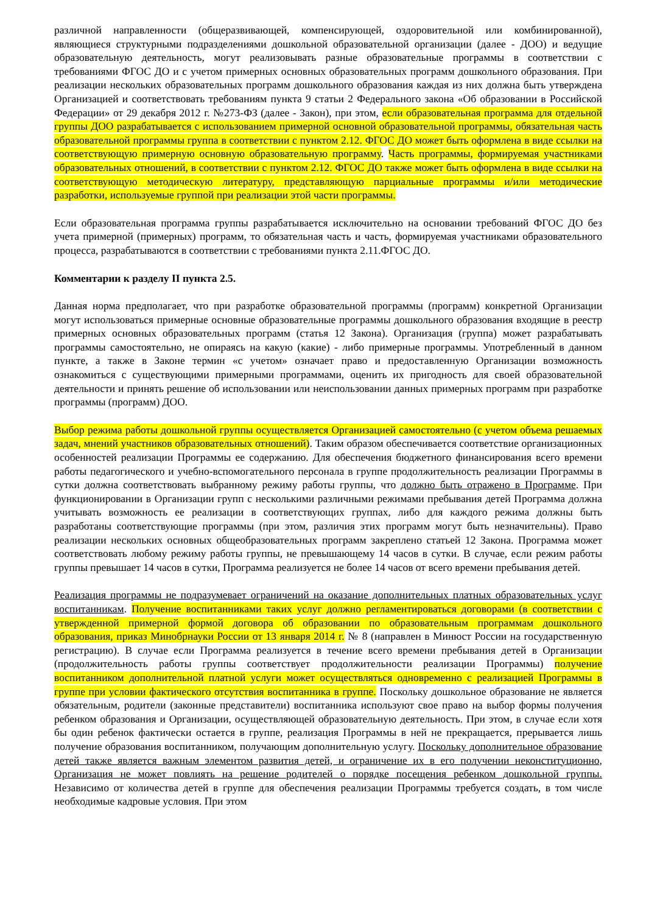различной направленности (общеразвивающей, компенсирующей, оздоровительной или комбинированной), являющиеся структурными подразделениями дошкольной образовательной организации (далее - ДОО) и ведущие образовательную деятельность, могут реализовывать разные образовательные программы в соответствии с требованиями ФГОС ДО и с учетом примерных основных образовательных программ дошкольного образования. При реализации нескольких образовательных программ дошкольного образования каждая из них должна быть утверждена Организацией и соответствовать требованиям пункта 9 статьи 2 Федерального закона «Об образовании в Российской Федерации» от 29 декабря 2012 г. №273-ФЗ (далее - Закон), при этом, если образовательная программа для отдельной группы ДОО разрабатывается с использованием примерной основной образовательной программы, обязательная часть образовательной программы группа в соответствии с пунктом 2.12. ФГОС ДО может быть оформлена в виде ссылки на соответствующую примерную основную образовательную программу. Часть программы, формируемая участниками образовательных отношений, в соответствии с пунктом 2.12. ФГОС ДО также может быть оформлена в виде ссылки на соответствующую методическую литературу, представляющую парциальные программы и/или методические разработки, используемые группой при реализации этой части программы.
Если образовательная программа группы разрабатывается исключительно на основании требований ФГОС ДО без учета примерной (примерных) программ, то обязательная часть и часть, формируемая участниками образовательного процесса, разрабатываются в соответствии с требованиями пункта 2.11.ФГОС ДО.
Комментарии к разделу II пункта 2.5.
Данная норма предполагает, что при разработке образовательной программы (программ) конкретной Организации могут использоваться примерные основные образовательные программы дошкольного образования входящие в реестр примерных основных образовательных программ (статья 12 Закона). Организация (группа) может разрабатывать программы самостоятельно, не опираясь на какую (какие) - либо примерные программы. Употребленный в данном пункте, а также в Законе термин «с учетом» означает право и предоставленную Организации возможность ознакомиться с существующими примерными программами, оценить их пригодность для своей образовательной деятельности и принять решение об использовании или неиспользовании данных примерных программ при разработке программы (программ) ДОО.
Выбор режима работы дошкольной группы осуществляется Организацией самостоятельно (с учетом объема решаемых задач, мнений участников образовательных отношений). Таким образом обеспечивается соответствие организационных особенностей реализации Программы ее содержанию. Для обеспечения бюджетного финансирования всего времени работы педагогического и учебно-вспомогательного персонала в группе продолжительность реализации Программы в сутки должна соответствовать выбранному режиму работы группы, что должно быть отражено в Программе. При функционировании в Организации групп с несколькими различными режимами пребывания детей Программа должна учитывать возможность ее реализации в соответствующих группах, либо для каждого режима должны быть разработаны соответствующие программы (при этом, различия этих программ могут быть незначительны). Право реализации нескольких основных общеобразовательных программ закреплено статьей 12 Закона. Программа может соответствовать любому режиму работы группы, не превышающему 14 часов в сутки. В случае, если режим работы группы превышает 14 часов в сутки, Программа реализуется не более 14 часов от всего времени пребывания детей.
Реализация программы не подразумевает ограничений на оказание дополнительных платных образовательных услуг воспитанникам. Получение воспитанниками таких услуг должно регламентироваться договорами (в соответствии с утвержденной примерной формой договора об образовании по образовательным программам дошкольного образования, приказ Минобрнауки России от 13 января 2014 г. № 8 (направлен в Минюст России на государственную регистрацию). В случае если Программа реализуется в течение всего времени пребывания детей в Организации (продолжительность работы группы соответствует продолжительности реализации Программы) получение воспитанником дополнительной платной услуги может осуществляться одновременно с реализацией Программы в группе при условии фактического отсутствия воспитанника в группе. Поскольку дошкольное образование не является обязательным, родители (законные представители) воспитанника используют свое право на выбор формы получения ребенком образования и Организации, осуществляющей образовательную деятельность. При этом, в случае если хотя бы один ребенок фактически остается в группе, реализация Программы в ней не прекращается, прерывается лишь получение образования воспитанником, получающим дополнительную услугу. Поскольку дополнительное образование детей также является важным элементом развития детей, и ограничение их в его получении неконституционно, Организация не может повлиять на решение родителей о порядке посещения ребенком дошкольной группы. Независимо от количества детей в группе для обеспечения реализации Программы требуется создать, в том числе необходимые кадровые условия. При этом